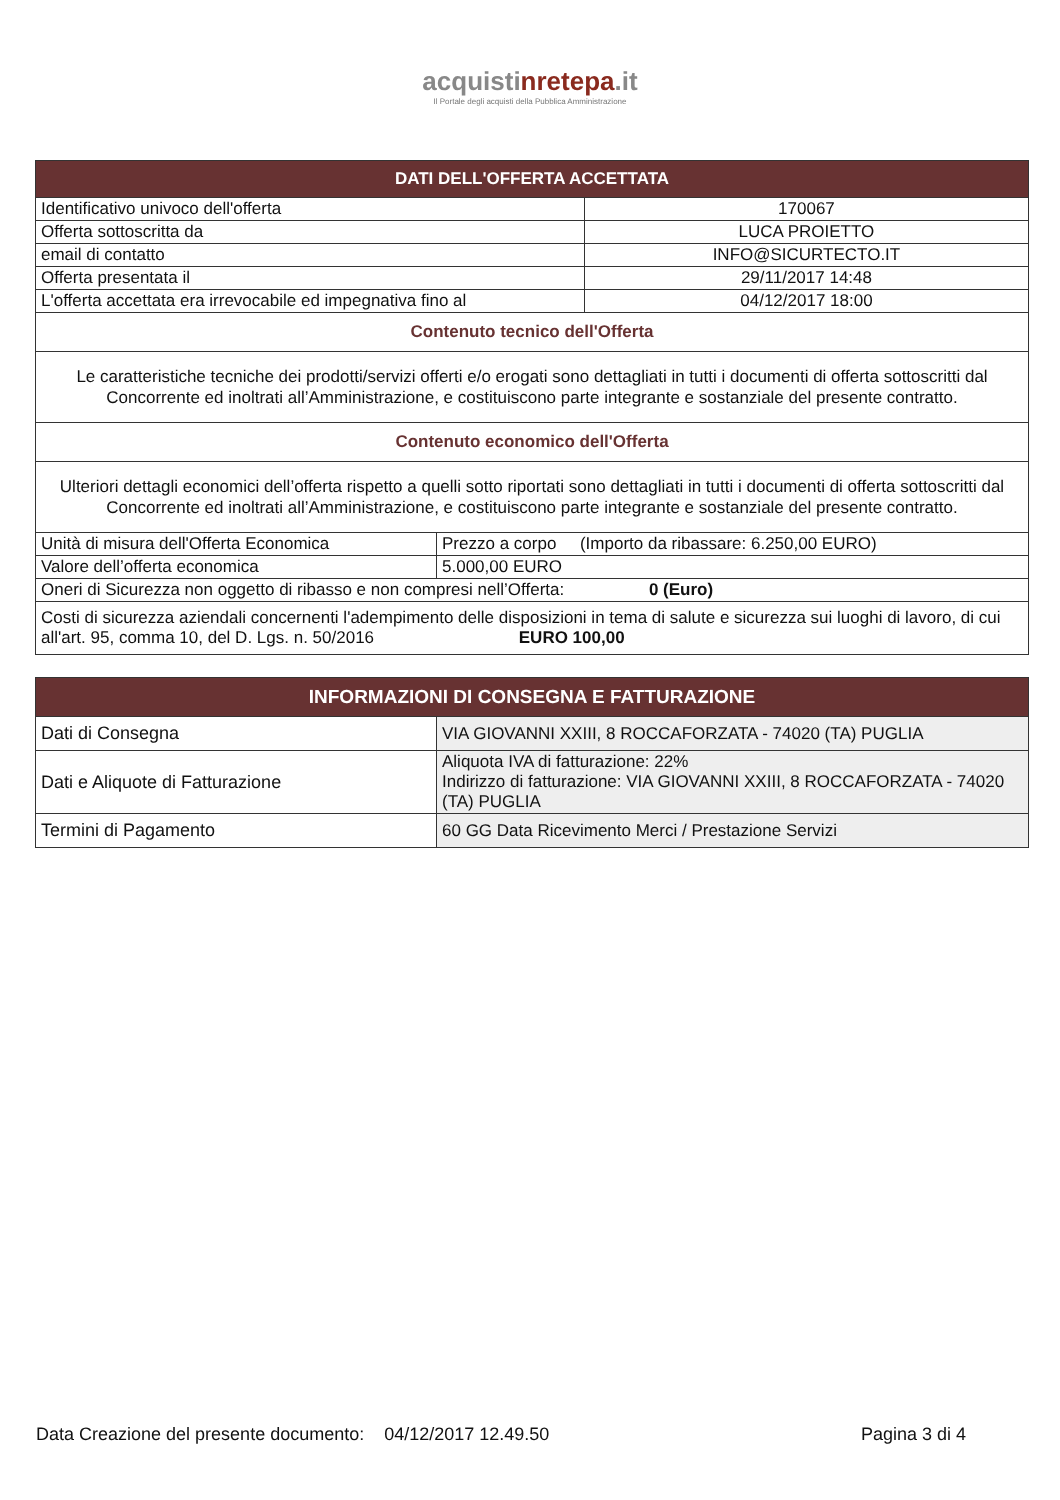acquistinrete pa.it
Il Portale degli acquisti della Pubblica Amministrazione
| DATI DELL'OFFERTA ACCETTATA | | |
| --- | --- | --- |
| Identificativo univoco dell'offerta | | 170067 |
| Offerta sottoscritta da | | LUCA PROIETTO |
| email di contatto | | INFO@SICURTECTO.IT |
| Offerta presentata il | | 29/11/2017 14:48 |
| L'offerta accettata era irrevocabile ed impegnativa fino al | | 04/12/2017 18:00 |
| Contenuto tecnico dell'Offerta | | |
| Le caratteristiche tecniche dei prodotti/servizi offerti e/o erogati sono dettagliati in tutti i documenti di offerta sottoscritti dal Concorrente ed inoltrati all’Amministrazione, e costituiscono parte integrante e sostanziale del presente contratto. | | |
| Contenuto economico dell'Offerta | | |
| Ulteriori dettagli economici dell’offerta rispetto a quelli sotto riportati sono dettagliati in tutti i documenti di offerta sottoscritti dal Concorrente ed inoltrati all’Amministrazione, e costituiscono parte integrante e sostanziale del presente contratto. | | |
| Unità di misura dell'Offerta Economica | Prezzo a corpo (Importo da ribassare: 6.250,00 EURO) | |
| Valore dell’offerta economica | 5.000,00 EURO | |
| Oneri di Sicurezza non oggetto di ribasso e non compresi nell’Offerta: 0 (Euro) | | |
| Costi di sicurezza aziendali concernenti l'adempimento delle disposizioni in tema di salute e sicurezza sui luoghi di lavoro, di cui all'art. 95, comma 10, del D. Lgs. n. 50/2016 EURO 100,00 | | |
| INFORMAZIONI DI CONSEGNA E FATTURAZIONE | |
| --- | --- |
| Dati di Consegna | VIA GIOVANNI XXIII, 8 ROCCAFORZATA - 74020 (TA) PUGLIA |
| Dati e Aliquote di Fatturazione | Aliquota IVA di fatturazione: 22% Indirizzo di fatturazione: VIA GIOVANNI XXIII, 8 ROCCAFORZATA - 74020 (TA) PUGLIA |
| Termini di Pagamento | 60 GG Data Ricevimento Merci / Prestazione Servizi |
Data Creazione del presente documento: 04/12/2017 12.49.50 Pagina 3 di 4